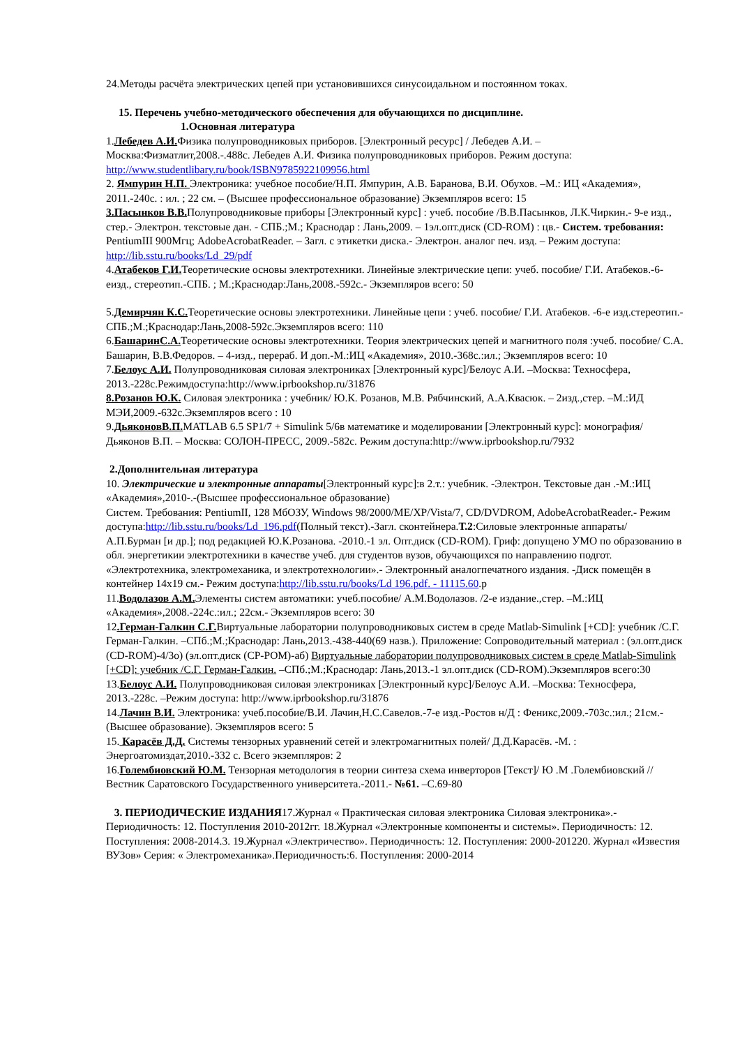24.Методы расчёта электрических цепей при установившихся синусоидальном и постоянном токах.
15. Перечень учебно-методического обеспечения для обучающихся по дисциплине.
1.Основная литература
1.Лебедев А.И. Физика полупроводниковых приборов. [Электронный ресурс] / Лебедев А.И. – Москва:Физматлит,2008.-.488с. Лебедев А.И. Физика полупроводниковых приборов. Режим доступа: http://www.studentlibary.ru/book/ISBN9785922109956.html
2. Ямпурин Н.П. Электроника: учебное пособие/Н.П. Ямпурин, А.В. Баранова, В.И. Обухов. –М.: ИЦ «Академия», 2011.-240с. : ил. ; 22 см. – (Высшее профессиональное образование) Экземпляров всего: 15
3.Пасынков В.В. Полупроводниковые приборы [Электронный курс] : учеб. пособие /В.В.Пасынков, Л.К.Чиркин.- 9-е изд., стер.- Электрон. текстовые дан. - СПБ.;М.; Краснодар : Лань,2009. – 1эл.опт.диск (CD-ROM) : цв.- Систем. требования: PentiumIII 900Мгц; AdobeAcrobatReader. – Загл. с этикетки диска.- Электрон. аналог печ. изд. – Режим доступа: http://lib.sstu.ru/books/Ld_29/pdf
4.Атабеков Г.И. Теоретические основы электротехники. Линейные электрические цепи: учеб. пособие/ Г.И. Атабеков.-6-еизд., стереотип.-СПБ. ; М.;Краснодар:Лань,2008.-592с.- Экземпляров всего: 50
5.Демирчян К.С. Теоретические основы электротехники. Линейные цепи : учеб. пособие/ Г.И. Атабеков. -6-е изд.стереотип.-СПБ.;М.;Краснодар:Лань,2008-592с.Экземпляров всего: 110
6.БашаринС.А. Теоретические основы электротехники. Теория электрических цепей и магнитного поля :учеб. пособие/ С.А. Башарин, В.В.Федоров. – 4-изд., перераб. И доп.-М.:ИЦ «Академия», 2010.-368с.:ил.; Экземпляров всего: 10
7.Белоус А.И. Полупроводниковая силовая электрониках [Электронный курс]/Белоус А.И. –Москва: Техносфера, 2013.-228с.Режимдоступа:http://www.iprbookshop.ru/31876
8.Розанов Ю.К. Силовая электроника : учебник/ Ю.К. Розанов, М.В. Рябчинский, А.А.Квасюк. – 2изд.,стер. –М.:ИД МЭИ,2009.-632с.Экземпляров всего : 10
9.ДьяконовВ.П. MATLAB 6.5 SP1/7 + Simulink 5/6в математике и моделировании [Электронный курс]: монография/ Дьяконов В.П. – Москва: СОЛОН-ПРЕСС, 2009.-582с. Режим доступа:http://www.iprbookshop.ru/7932
2.Дополнительная литература
10. Электрические и электронные аппараты[Электронный курс]:в 2.т.: учебник. -Электрон. Текстовые дан .-М.:ИЦ «Академия»,2010-.-(Высшее профессиональное образование)
Систем. Требования: PentiumII, 128 МбОЗУ, Windows 98/2000/ME/XP/Vista/7, CD/DVDROM, AdobeAcrobatReader.- Режим доступа:http://lib.sstu.ru/books/Ld_196.pdf(Полный текст).-Загл. сконтейнера.Т.2:Силовые электронные аппараты/ А.П.Бурман [и др.]; под редакцией Ю.К.Розанова. -2010.-1 эл. Опт.диск (CD-ROM). Гриф: допущено УМО по образованию в обл. энергетикии электротехники в качестве учеб. для студентов вузов, обучающихся по направлению подгот. «Электротехника, электромеханика, и электротехнологии».- Электронный аналогпечатного издания. -Диск помещён в контейнер 14х19 см.- Режим доступа:http://lib.sstu.ru/books/Ld 196.pdf. - 11115.60.р
11.Водолазов А.М. Элементы систем автоматики: учеб.пособие/ А.М.Водолазов. /2-е издание.,стер. –М.:ИЦ «Академия»,2008.-224с.:ил.; 22см.- Экземпляров всего: 30
12.Герман-Галкин С.Г. Виртуальные лаборатории полупроводниковых систем в среде Matlab-Simulink [+CD]: учебник /С.Г. Герман-Галкин. –СПб.;М.;Краснодар: Лань,2013.-438-440(69 назв.). Приложение: Сопроводительный материал : (эл.опт.диск (CD-ROM)-4/3о) (эл.опт.диск (CP-POM)-аб) Виртуальные лаборатории полупроводниковых систем в среде Matlab-Simulink [+CD]: учебник /С.Г. Герман-Галкин. –СПб.;М.;Краснодар: Лань,2013.-1 эл.опт.диск (CD-ROM).Экземпляров всего:30
13.Белоус А.И. Полупроводниковая силовая электрониках [Электронный курс]/Белоус А.И. –Москва: Техносфера, 2013.-228с. –Режим доступа: http://www.iprbookshop.ru/31876
14.Лачин В.И. Электроника: учеб.пособие/В.И. Лачин,Н.С.Савелов.-7-е изд.-Ростов н/Д : Феникс,2009.-703с.:ил.; 21см.- (Высшее образование). Экземпляров всего: 5
15. Карасёв Д.Д. Системы тензорных уравнений сетей и электромагнитных полей/ Д.Д.Карасёв. -М. : Энергоатомиздат,2010.-332 с. Всего экземпляров: 2
16.Голембиовский Ю.М. Тензорная методология в теории синтеза схема инверторов [Текст]/ Ю .М .Голембиовский // Вестник Саратовского Государственного университета.-2011.- №61. –С.69-80
3. ПЕРИОДИЧЕСКИЕ ИЗДАНИЯ17.Журнал « Практическая силовая электроника Силовая электроника».-Периодичность: 12. Поступления 2010-2012гг. 18.Журнал «Электронные компоненты и системы». Периодичность: 12. Поступления: 2008-2014.3. 19.Журнал «Электричество». Периодичность: 12. Поступления: 2000-201220. Журнал «Известия ВУЗов» Серия: « Электромеханика».Периодичность:6. Поступления: 2000-2014